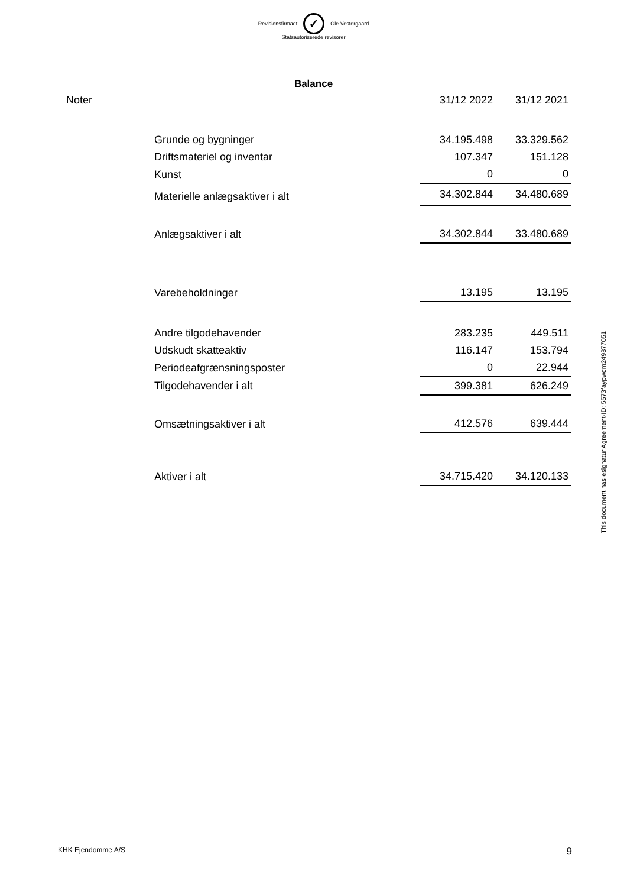Revisionsfirmaet
✓
Ole Vestergaard
Statsautoriserede revisorer
Balance
| Noter | | 31/12 2022 | 31/12 2021 |
| --- | --- | --- | --- |
| | Grunde og bygninger | 34.195.498 | 33.329.562 |
| | Driftsmateriel og inventar | 107.347 | 151.128 |
| | Kunst | 0 | 0 |
| | Materielle anlægsaktiver i alt | 34.302.844 | 34.480.689 |
| | Anlægsaktiver i alt | 34.302.844 | 33.480.689 |
| | Varebeholdninger | 13.195 | 13.195 |
| | Andre tilgodehavender | 283.235 | 449.511 |
| | Udskudt skatteaktiv | 116.147 | 153.794 |
| | Periodeafgrænsningsposter | 0 | 22.944 |
| | Tilgodehavender i alt | 399.381 | 626.249 |
| | Omsætningsaktiver i alt | 412.576 | 639.444 |
| | Aktiver i alt | 34.715.420 | 34.120.133 |
This document has esignatur Agreement-ID: 5573faypwqm249877051
KHK Ejendomme A/S 9